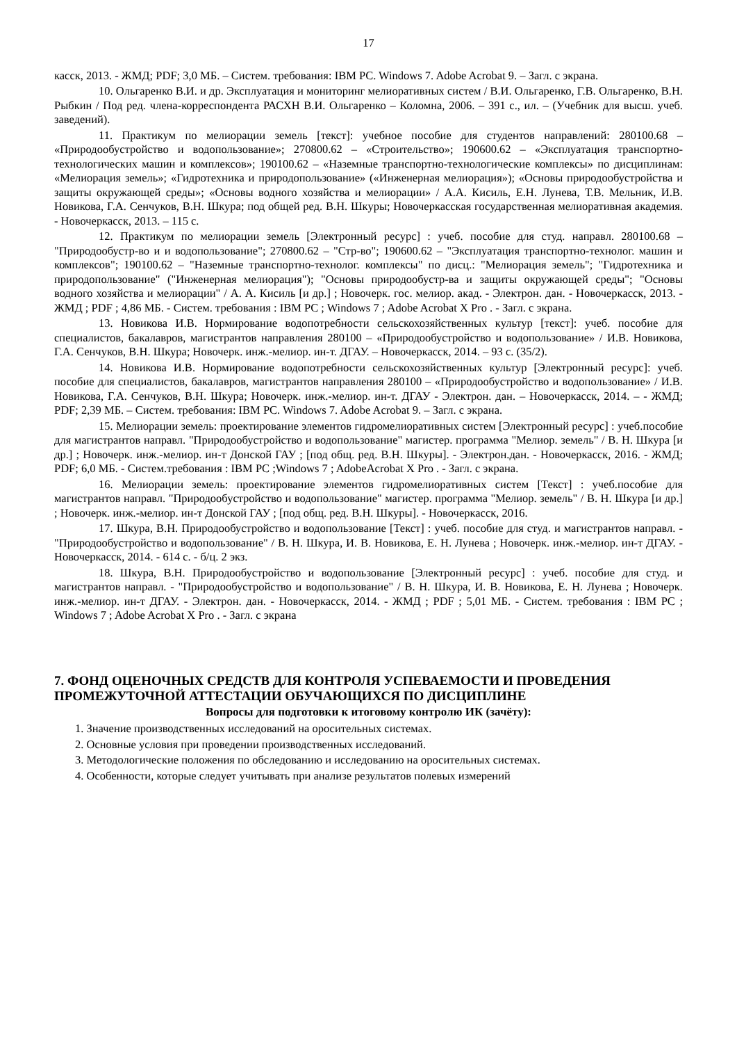17
касск, 2013. - ЖМД; PDF; 3,0 МБ. – Систем. требования: IBM PC. Windows 7. Adobe Acrobat 9. – Загл. с экрана.
10. Ольгаренко В.И. и др. Эксплуатация и мониторинг мелиоративных систем / В.И. Ольгаренко, Г.В. Ольгаренко, В.Н. Рыбкин / Под ред. члена-корреспондента РАСХН В.И. Ольгаренко – Коломна, 2006. – 391 с., ил. – (Учебник для высш. учеб. заведений).
11. Практикум по мелиорации земель [текст]: учебное пособие для студентов направлений: 280100.68 – «Природообустройство и водопользование»; 270800.62 – «Строительство»; 190600.62 – «Эксплуатация транспортно-технологических машин и комплексов»; 190100.62 – «Наземные транспортно-технологические комплексы» по дисциплинам: «Мелиорация земель»; «Гидротехника и природопользование» («Инженерная мелиорация»); «Основы природообустройства и защиты окружающей среды»; «Основы водного хозяйства и мелиорации» / А.А. Кисиль, Е.Н. Лунева, Т.В. Мельник, И.В. Новикова, Г.А. Сенчуков, В.Н. Шкура; под общей ред. В.Н. Шкуры; Новочеркасская государственная мелиоративная академия. - Новочеркасск, 2013. – 115 с.
12. Практикум по мелиорации земель [Электронный ресурс] : учеб. пособие для студ. направл. 280100.68 – "Природообустр-во и и водопользование"; 270800.62 – "Стр-во"; 190600.62 – "Эксплуатация транспортно-технолог. машин и комплексов"; 190100.62 – "Наземные транспортно-технолог. комплексы" по дисц.: "Мелиорация земель"; "Гидротехника и природопользование" ("Инженерная мелиорация"); "Основы природообустр-ва и защиты окружающей среды"; "Основы водного хозяйства и мелиорации" / А. А. Кисиль [и др.] ; Новочерк. гос. мелиор. акад. - Электрон. дан. - Новочеркасск, 2013. - ЖМД ; PDF ; 4,86 МБ. - Систем. требования : IBM PC ; Windows 7 ; Adobe Acrobat X Pro . - Загл. с экрана.
13. Новикова И.В. Нормирование водопотребности сельскохозяйственных культур [текст]: учеб. пособие для специалистов, бакалавров, магистрантов направления 280100 – «Природообустройство и водопользование» / И.В. Новикова, Г.А. Сенчуков, В.Н. Шкура; Новочерк. инж.-мелиор. ин-т. ДГАУ. – Новочеркасск, 2014. – 93 с. (35/2).
14. Новикова И.В. Нормирование водопотребности сельскохозяйственных культур [Электронный ресурс]: учеб. пособие для специалистов, бакалавров, магистрантов направления 280100 – «Природообустройство и водопользование» / И.В. Новикова, Г.А. Сенчуков, В.Н. Шкура; Новочерк. инж.-мелиор. ин-т. ДГАУ - Электрон. дан. – Новочеркасск, 2014. – - ЖМД; PDF; 2,39 МБ. – Систем. требования: IBM PC. Windows 7. Adobe Acrobat 9. – Загл. с экрана.
15. Мелиорации земель: проектирование элементов гидромелиоративных систем [Электронный ресурс] : учеб.пособие для магистрантов направл. "Природообустройство и водопользование" магистер. программа "Мелиор. земель" / В. Н. Шкура [и др.] ; Новочерк. инж.-мелиор. ин-т Донской ГАУ ; [под общ. ред. В.Н. Шкуры]. - Электрон.дан. - Новочеркасск, 2016. - ЖМД; PDF; 6,0 МБ. - Систем.требования : IBM PC ;Windows 7 ; AdobeAcrobat X Pro . - Загл. с экрана.
16. Мелиорации земель: проектирование элементов гидромелиоративных систем [Текст] : учеб.пособие для магистрантов направл. "Природообустройство и водопользование" магистер. программа "Мелиор. земель" / В. Н. Шкура [и др.] ; Новочерк. инж.-мелиор. ин-т Донской ГАУ ; [под общ. ред. В.Н. Шкуры]. - Новочеркасск, 2016.
17. Шкура, В.Н. Природообустройство и водопользование [Текст] : учеб. пособие для студ. и магистрантов направл. - "Природообустройство и водопользование" / В. Н. Шкура, И. В. Новикова, Е. Н. Лунева ; Новочерк. инж.-мелиор. ин-т ДГАУ. - Новочеркасск, 2014. - 614 с. - б/ц. 2 экз.
18. Шкура, В.Н. Природообустройство и водопользование [Электронный ресурс] : учеб. пособие для студ. и магистрантов направл. - "Природообустройство и водопользование" / В. Н. Шкура, И. В. Новикова, Е. Н. Лунева ; Новочерк. инж.-мелиор. ин-т ДГАУ. - Электрон. дан. - Новочеркасск, 2014. - ЖМД ; PDF ; 5,01 МБ. - Систем. требования : IBM PC ; Windows 7 ; Adobe Acrobat X Pro . - Загл. с экрана
7. ФОНД ОЦЕНОЧНЫХ СРЕДСТВ ДЛЯ КОНТРОЛЯ УСПЕВАЕМОСТИ И ПРОВЕДЕНИЯ ПРОМЕЖУТОЧНОЙ АТТЕСТАЦИИ ОБУЧАЮЩИХСЯ ПО ДИСЦИПЛИНЕ
Вопросы для подготовки к итоговому контролю ИК (зачёту):
1. Значение производственных исследований на оросительных системах.
2. Основные условия при проведении производственных исследований.
3. Методологические положения по обследованию и исследованию на оросительных системах.
4. Особенности, которые следует учитывать при анализе результатов полевых измерений